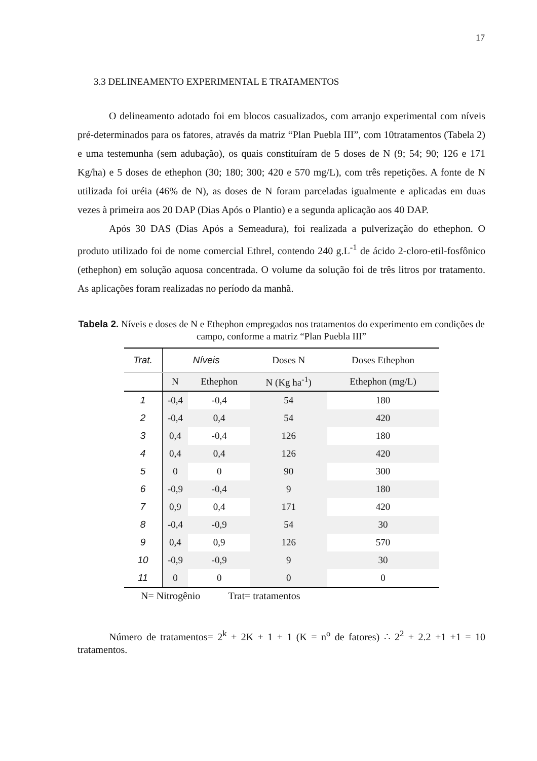17
3.3 DELINEAMENTO EXPERIMENTAL E TRATAMENTOS
O delineamento adotado foi em blocos casualizados, com arranjo experimental com níveis pré-determinados para os fatores, através da matriz “Plan Puebla III”, com 10tratamentos (Tabela 2) e uma testemunha (sem adubação), os quais constituíram de 5 doses de N (9; 54; 90; 126 e 171 Kg/ha) e 5 doses de ethephon (30; 180; 300; 420 e 570 mg/L), com três repetições. A fonte de N utilizada foi uréia (46% de N), as doses de N foram parceladas igualmente e aplicadas em duas vezes à primeira aos 20 DAP (Dias Após o Plantio) e a segunda aplicação aos 40 DAP.
Após 30 DAS (Dias Após a Semeadura), foi realizada a pulverização do ethephon. O produto utilizado foi de nome comercial Ethrel, contendo 240 g.L<sup>-1</sup> de ácido 2-cloro-etil-fosfônico (ethephon) em solução aquosa concentrada. O volume da solução foi de três litros por tratamento. As aplicações foram realizadas no período da manhã.
Tabela 2. Níveis e doses de N e Ethephon empregados nos tratamentos do experimento em condições de campo, conforme a matriz “Plan Puebla III”
| Trat. | Níveis | | Doses N | Doses Ethephon |
| --- | --- | --- | --- | --- |
| | N | Ethephon | N (Kg ha<sup>-1</sup>) | Ethephon (mg/L) |
| 1 | -0,4 | -0,4 | 54 | 180 |
| 2 | -0,4 | 0,4 | 54 | 420 |
| 3 | 0,4 | -0,4 | 126 | 180 |
| 4 | 0,4 | 0,4 | 126 | 420 |
| 5 | 0 | 0 | 90 | 300 |
| 6 | -0,9 | -0,4 | 9 | 180 |
| 7 | 0,9 | 0,4 | 171 | 420 |
| 8 | -0,4 | -0,9 | 54 | 30 |
| 9 | 0,4 | 0,9 | 126 | 570 |
| 10 | -0,9 | -0,9 | 9 | 30 |
| 11 | 0 | 0 | 0 | 0 |
N= Nitrogênio Trat= tratamentos
Número de tratamentos= 2<sup>k</sup> + 2K + 1 + 1 (K = n<sup>o</sup> de fatores) ∴ 2<sup>2</sup> + 2.2 +1 +1 = 10 tratamentos.